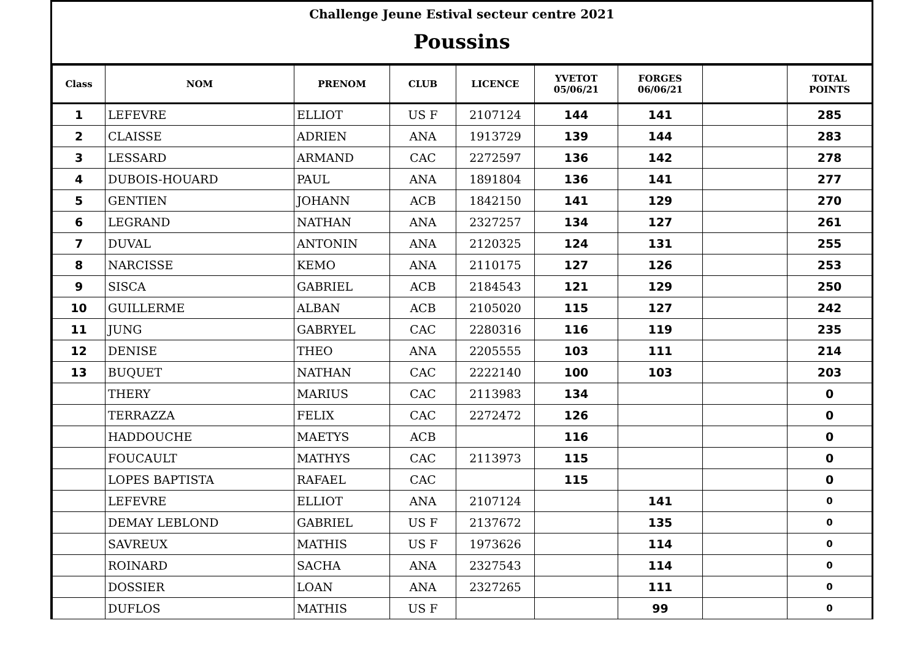Challenge Jeune Estival secteur centre 2021
Poussins
| Class | NOM | PRENOM | CLUB | LICENCE | YVETOT 05/06/21 | FORGES 06/06/21 | | TOTAL POINTS |
| --- | --- | --- | --- | --- | --- | --- | --- | --- |
| 1 | LEFEVRE | ELLIOT | US F | 2107124 | 144 | 141 | | 285 |
| 2 | CLAISSE | ADRIEN | ANA | 1913729 | 139 | 144 | | 283 |
| 3 | LESSARD | ARMAND | CAC | 2272597 | 136 | 142 | | 278 |
| 4 | DUBOIS-HOUARD | PAUL | ANA | 1891804 | 136 | 141 | | 277 |
| 5 | GENTIEN | JOHANN | ACB | 1842150 | 141 | 129 | | 270 |
| 6 | LEGRAND | NATHAN | ANA | 2327257 | 134 | 127 | | 261 |
| 7 | DUVAL | ANTONIN | ANA | 2120325 | 124 | 131 | | 255 |
| 8 | NARCISSE | KEMO | ANA | 2110175 | 127 | 126 | | 253 |
| 9 | SISCA | GABRIEL | ACB | 2184543 | 121 | 129 | | 250 |
| 10 | GUILLERME | ALBAN | ACB | 2105020 | 115 | 127 | | 242 |
| 11 | JUNG | GABRYEL | CAC | 2280316 | 116 | 119 | | 235 |
| 12 | DENISE | THEO | ANA | 2205555 | 103 | 111 | | 214 |
| 13 | BUQUET | NATHAN | CAC | 2222140 | 100 | 103 | | 203 |
| | THERY | MARIUS | CAC | 2113983 | 134 | | | 0 |
| | TERRAZZA | FELIX | CAC | 2272472 | 126 | | | 0 |
| | HADDOUCHE | MAETYS | ACB | | 116 | | | 0 |
| | FOUCAULT | MATHYS | CAC | 2113973 | 115 | | | 0 |
| | LOPES BAPTISTA | RAFAEL | CAC | | 115 | | | 0 |
| | LEFEVRE | ELLIOT | ANA | 2107124 | | 141 | | 0 |
| | DEMAY LEBLOND | GABRIEL | US F | 2137672 | | 135 | | 0 |
| | SAVREUX | MATHIS | US F | 1973626 | | 114 | | 0 |
| | ROINARD | SACHA | ANA | 2327543 | | 114 | | 0 |
| | DOSSIER | LOAN | ANA | 2327265 | | 111 | | 0 |
| | DUFLOS | MATHIS | US F | | | 99 | | 0 |